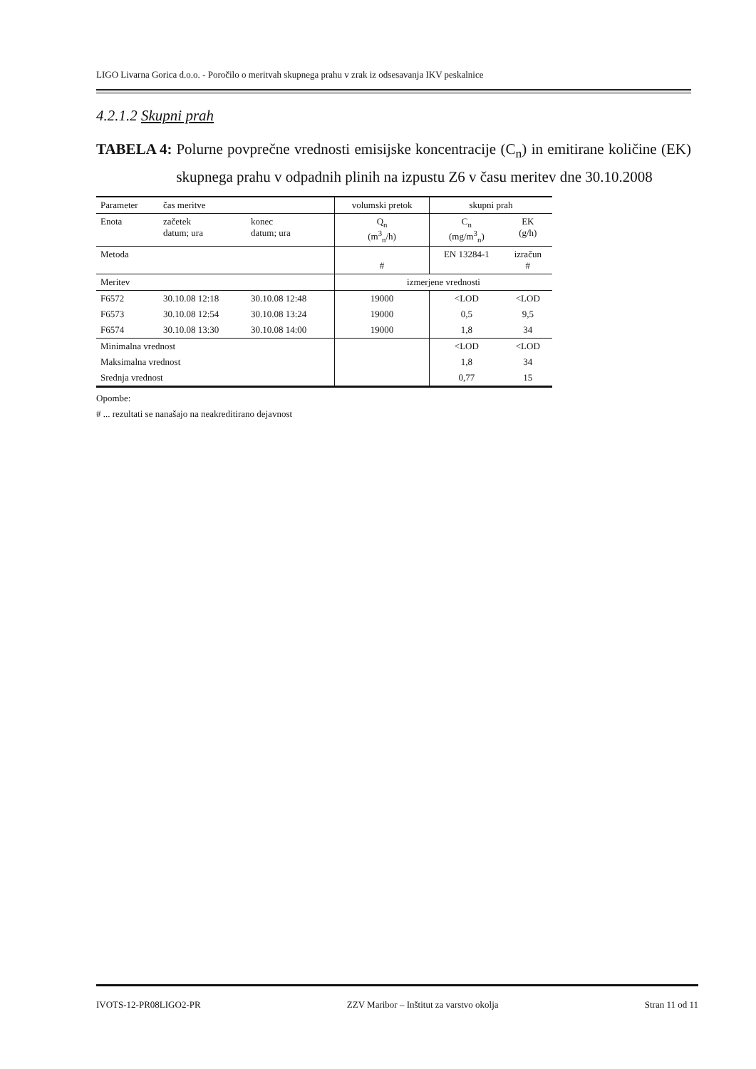LIGO Livarna Gorica d.o.o. - Poročilo o meritvah skupnega prahu v zrak iz odsesavanja IKV peskalnice
4.2.1.2 Skupni prah
TABELA 4: Polurne povprečne vrednosti emisijske koncentracije (C<sub>n</sub>) in emitirane količine (EK) skupnega prahu v odpadnih plinih na izpustu Z6 v času meritev dne 30.10.2008
| Parameter | čas meritve | | volumski pretok | skupni prah | |
| Enota | začetek datum; ura | konec datum; ura | Q<sub>n</sub> (m<sup>3</sup><sub>n</sub>/h) | C<sub>n</sub> (mg/m<sup>3</sup><sub>n</sub>) | EK (g/h) |
| Metoda | | | # | EN 13284-1 | izračun # |
| Meritev | | | izmerjene vrednosti | | |
| F6572 | 30.10.08 12:18 | 30.10.08 12:48 | 19000 | <LOD | <LOD |
| F6573 | 30.10.08 12:54 | 30.10.08 13:24 | 19000 | 0,5 | 9,5 |
| F6574 | 30.10.08 13:30 | 30.10.08 14:00 | 19000 | 1,8 | 34 |
| Minimalna vrednost | | | | <LOD | <LOD |
| Maksimalna vrednost | | | | 1,8 | 34 |
| Srednja vrednost | | | | 0,77 | 15 |
Opombe:
# ... rezultati se nanašajo na neakreditirano dejavnost
IVOTS-12-PR08LIGO2-PR ZZV Maribor – Inštitut za varstvo okolja Stran 11 od 11